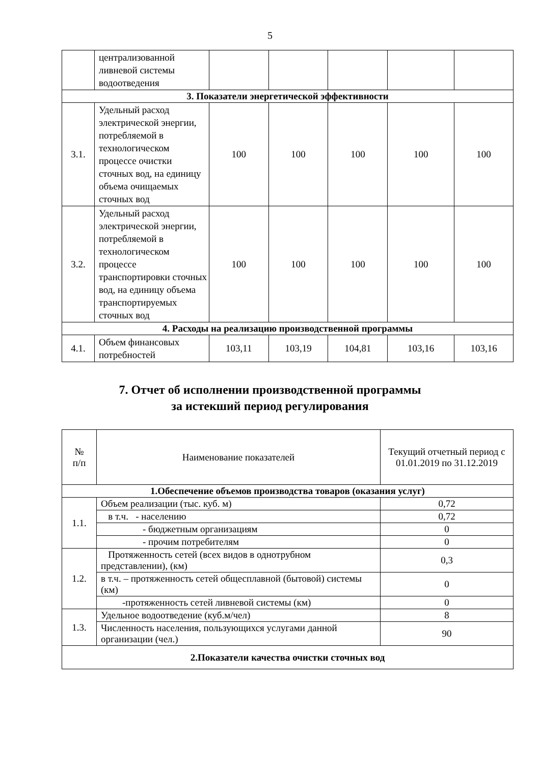5
| | централизованной ливневой системы водоотведения | | | | | |
| 3. Показатели энергетической эффективности | | | | | | |
| 3.1. | Удельный расход электрической энергии, потребляемой в технологическом процессе очистки сточных вод, на единицу объема очищаемых сточных вод | 100 | 100 | 100 | 100 | 100 |
| 3.2. | Удельный расход электрической энергии, потребляемой в технологическом процессе транспортировки сточных вод, на единицу объема транспортируемых сточных вод | 100 | 100 | 100 | 100 | 100 |
| 4. Расходы на реализацию производственной программы | | | | | | |
| 4.1. | Объем финансовых потребностей | 103,11 | 103,19 | 104,81 | 103,16 | 103,16 |
7. Отчет об исполнении производственной программы
за истекший период регулирования
| № п/п | Наименование показателей | Текущий отчетный период с 01.01.2019 по 31.12.2019 |
| --- | --- | --- |
| 1.Обеспечение объемов производства товаров (оказания услуг) | | |
| 1.1. | Объем реализации (тыс. куб. м) | 0,72 |
| | в т.ч. - населению | 0,72 |
| | - бюджетным организациям | 0 |
| | - прочим потребителям | 0 |
| 1.2. | Протяженность сетей (всех видов в однотрубном представлении), (км) | 0,3 |
| | в т.ч. – протяженность сетей общесплавной (бытовой) системы (км) | 0 |
| | -протяженность сетей ливневой системы (км) | 0 |
| 1.3. | Удельное водоотведение (куб.м/чел) | 8 |
| | Численность населения, пользующихся услугами данной организации (чел.) | 90 |
| 2.Показатели качества очистки сточных вод | | |